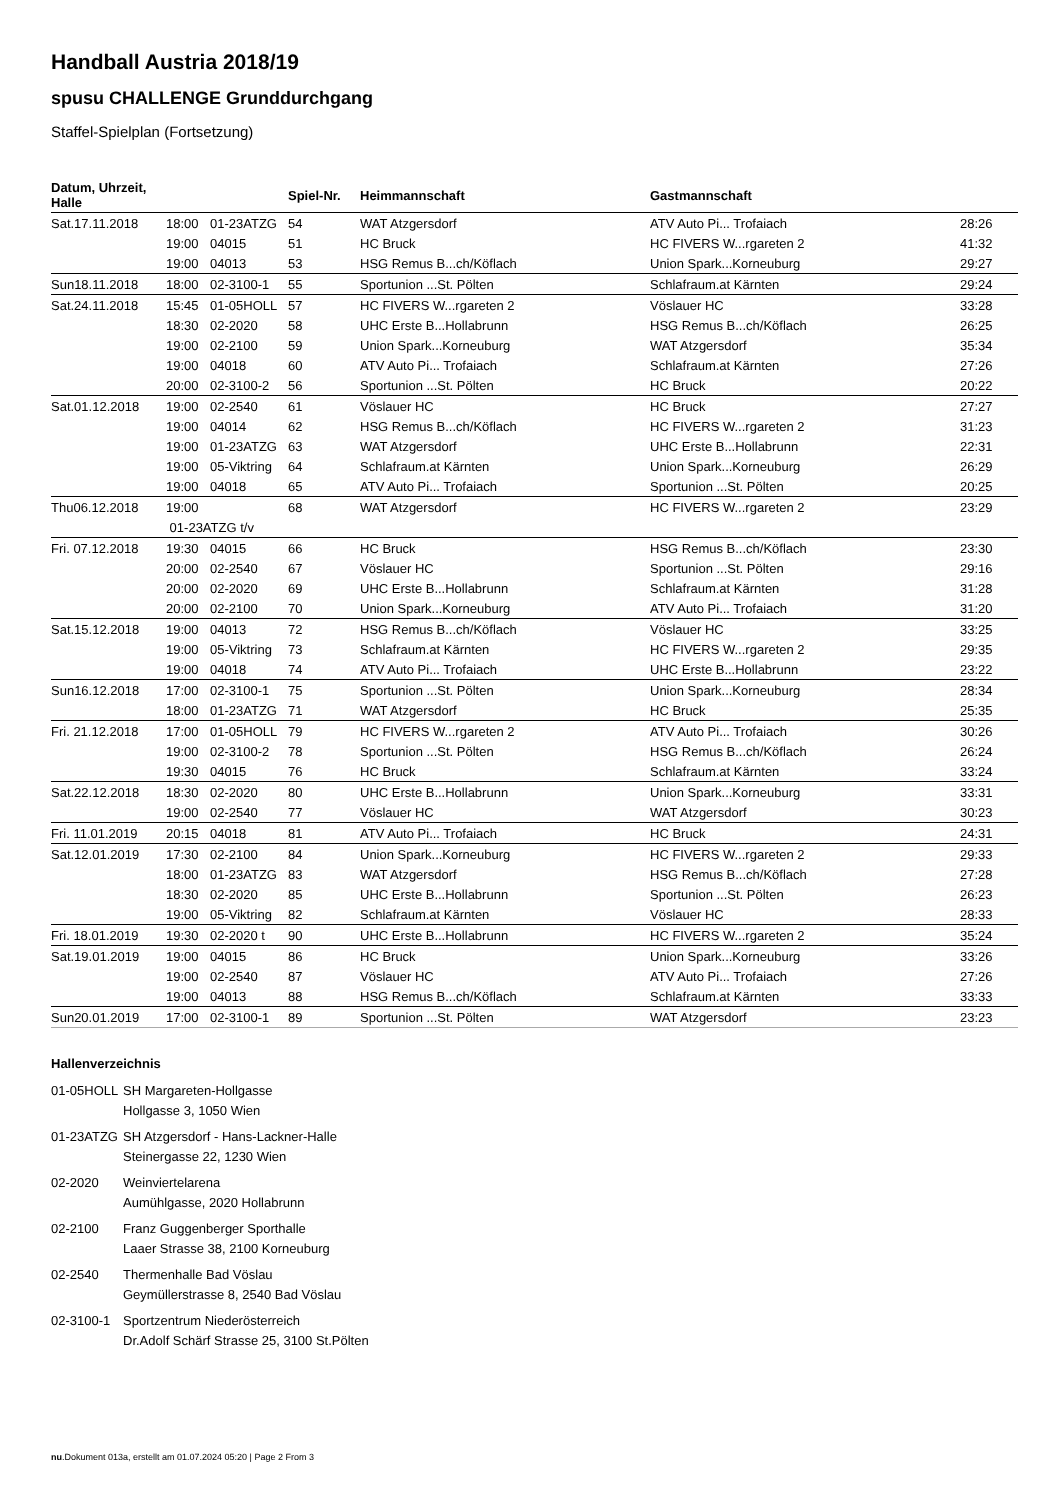Handball Austria 2018/19
spusu CHALLENGE Grunddurchgang
Staffel-Spielplan (Fortsetzung)
| Datum, Uhrzeit, Halle | | | Spiel-Nr. | Heimmannschaft | Gastmannschaft | |
| --- | --- | --- | --- | --- | --- | --- |
| Sat.17.11.2018 | 18:00 | 01-23ATZG | 54 | WAT Atzgersdorf | ATV Auto Pi... Trofaiach | 28:26 |
| | 19:00 | 04015 | 51 | HC Bruck | HC FIVERS W...rgareten 2 | 41:32 |
| | 19:00 | 04013 | 53 | HSG Remus B...ch/Köflach | Union Spark...Korneuburg | 29:27 |
| Sun18.11.2018 | 18:00 | 02-3100-1 | 55 | Sportunion ...St. Pölten | Schlafraum.at Kärnten | 29:24 |
| Sat.24.11.2018 | 15:45 | 01-05HOLL | 57 | HC FIVERS W...rgareten 2 | Vöslauer HC | 33:28 |
| | 18:30 | 02-2020 | 58 | UHC Erste B...Hollabrunn | HSG Remus B...ch/Köflach | 26:25 |
| | 19:00 | 02-2100 | 59 | Union Spark...Korneuburg | WAT Atzgersdorf | 35:34 |
| | 19:00 | 04018 | 60 | ATV Auto Pi... Trofaiach | Schlafraum.at Kärnten | 27:26 |
| | 20:00 | 02-3100-2 | 56 | Sportunion ...St. Pölten | HC Bruck | 20:22 |
| Sat.01.12.2018 | 19:00 | 02-2540 | 61 | Vöslauer HC | HC Bruck | 27:27 |
| | 19:00 | 04014 | 62 | HSG Remus B...ch/Köflach | HC FIVERS W...rgareten 2 | 31:23 |
| | 19:00 | 01-23ATZG | 63 | WAT Atzgersdorf | UHC Erste B...Hollabrunn | 22:31 |
| | 19:00 | 05-Viktring | 64 | Schlafraum.at Kärnten | Union Spark...Korneuburg | 26:29 |
| | 19:00 | 04018 | 65 | ATV Auto Pi... Trofaiach | Sportunion ...St. Pölten | 20:25 |
| Thu06.12.2018 | 19:00 | | 68 | WAT Atzgersdorf | HC FIVERS W...rgareten 2 | 23:29 |
| | 01-23ATZG t/v | | | | | |
| Fri. 07.12.2018 | 19:30 | 04015 | 66 | HC Bruck | HSG Remus B...ch/Köflach | 23:30 |
| | 20:00 | 02-2540 | 67 | Vöslauer HC | Sportunion ...St. Pölten | 29:16 |
| | 20:00 | 02-2020 | 69 | UHC Erste B...Hollabrunn | Schlafraum.at Kärnten | 31:28 |
| | 20:00 | 02-2100 | 70 | Union Spark...Korneuburg | ATV Auto Pi... Trofaiach | 31:20 |
| Sat.15.12.2018 | 19:00 | 04013 | 72 | HSG Remus B...ch/Köflach | Vöslauer HC | 33:25 |
| | 19:00 | 05-Viktring | 73 | Schlafraum.at Kärnten | HC FIVERS W...rgareten 2 | 29:35 |
| | 19:00 | 04018 | 74 | ATV Auto Pi... Trofaiach | UHC Erste B...Hollabrunn | 23:22 |
| Sun16.12.2018 | 17:00 | 02-3100-1 | 75 | Sportunion ...St. Pölten | Union Spark...Korneuburg | 28:34 |
| | 18:00 | 01-23ATZG | 71 | WAT Atzgersdorf | HC Bruck | 25:35 |
| Fri. 21.12.2018 | 17:00 | 01-05HOLL | 79 | HC FIVERS W...rgareten 2 | ATV Auto Pi... Trofaiach | 30:26 |
| | 19:00 | 02-3100-2 | 78 | Sportunion ...St. Pölten | HSG Remus B...ch/Köflach | 26:24 |
| | 19:30 | 04015 | 76 | HC Bruck | Schlafraum.at Kärnten | 33:24 |
| Sat.22.12.2018 | 18:30 | 02-2020 | 80 | UHC Erste B...Hollabrunn | Union Spark...Korneuburg | 33:31 |
| | 19:00 | 02-2540 | 77 | Vöslauer HC | WAT Atzgersdorf | 30:23 |
| Fri. 11.01.2019 | 20:15 | 04018 | 81 | ATV Auto Pi... Trofaiach | HC Bruck | 24:31 |
| Sat.12.01.2019 | 17:30 | 02-2100 | 84 | Union Spark...Korneuburg | HC FIVERS W...rgareten 2 | 29:33 |
| | 18:00 | 01-23ATZG | 83 | WAT Atzgersdorf | HSG Remus B...ch/Köflach | 27:28 |
| | 18:30 | 02-2020 | 85 | UHC Erste B...Hollabrunn | Sportunion ...St. Pölten | 26:23 |
| | 19:00 | 05-Viktring | 82 | Schlafraum.at Kärnten | Vöslauer HC | 28:33 |
| Fri. 18.01.2019 | 19:30 | 02-2020 t | 90 | UHC Erste B...Hollabrunn | HC FIVERS W...rgareten 2 | 35:24 |
| Sat.19.01.2019 | 19:00 | 04015 | 86 | HC Bruck | Union Spark...Korneuburg | 33:26 |
| | 19:00 | 02-2540 | 87 | Vöslauer HC | ATV Auto Pi... Trofaiach | 27:26 |
| | 19:00 | 04013 | 88 | HSG Remus B...ch/Köflach | Schlafraum.at Kärnten | 33:33 |
| Sun20.01.2019 | 17:00 | 02-3100-1 | 89 | Sportunion ...St. Pölten | WAT Atzgersdorf | 23:23 |
Hallenverzeichnis
01-05HOLL
SH Margareten-Hollgasse
Hollgasse 3, 1050 Wien
01-23ATZG
SH Atzgersdorf - Hans-Lackner-Halle
Steinergasse 22, 1230 Wien
02-2020
Weinviertelarena
Aumühlgasse, 2020 Hollabrunn
02-2100
Franz Guggenberger Sporthalle
Laaer Strasse 38, 2100 Korneuburg
02-2540
Thermenhalle Bad Vöslau
Geymüllerstrasse 8, 2540 Bad Vöslau
02-3100-1
Sportzentrum Niederösterreich
Dr.Adolf Schärf Strasse 25, 3100 St.Pölten
nu.Dokument 013a, erstellt am 01.07.2024 05:20 | Page 2 From 3